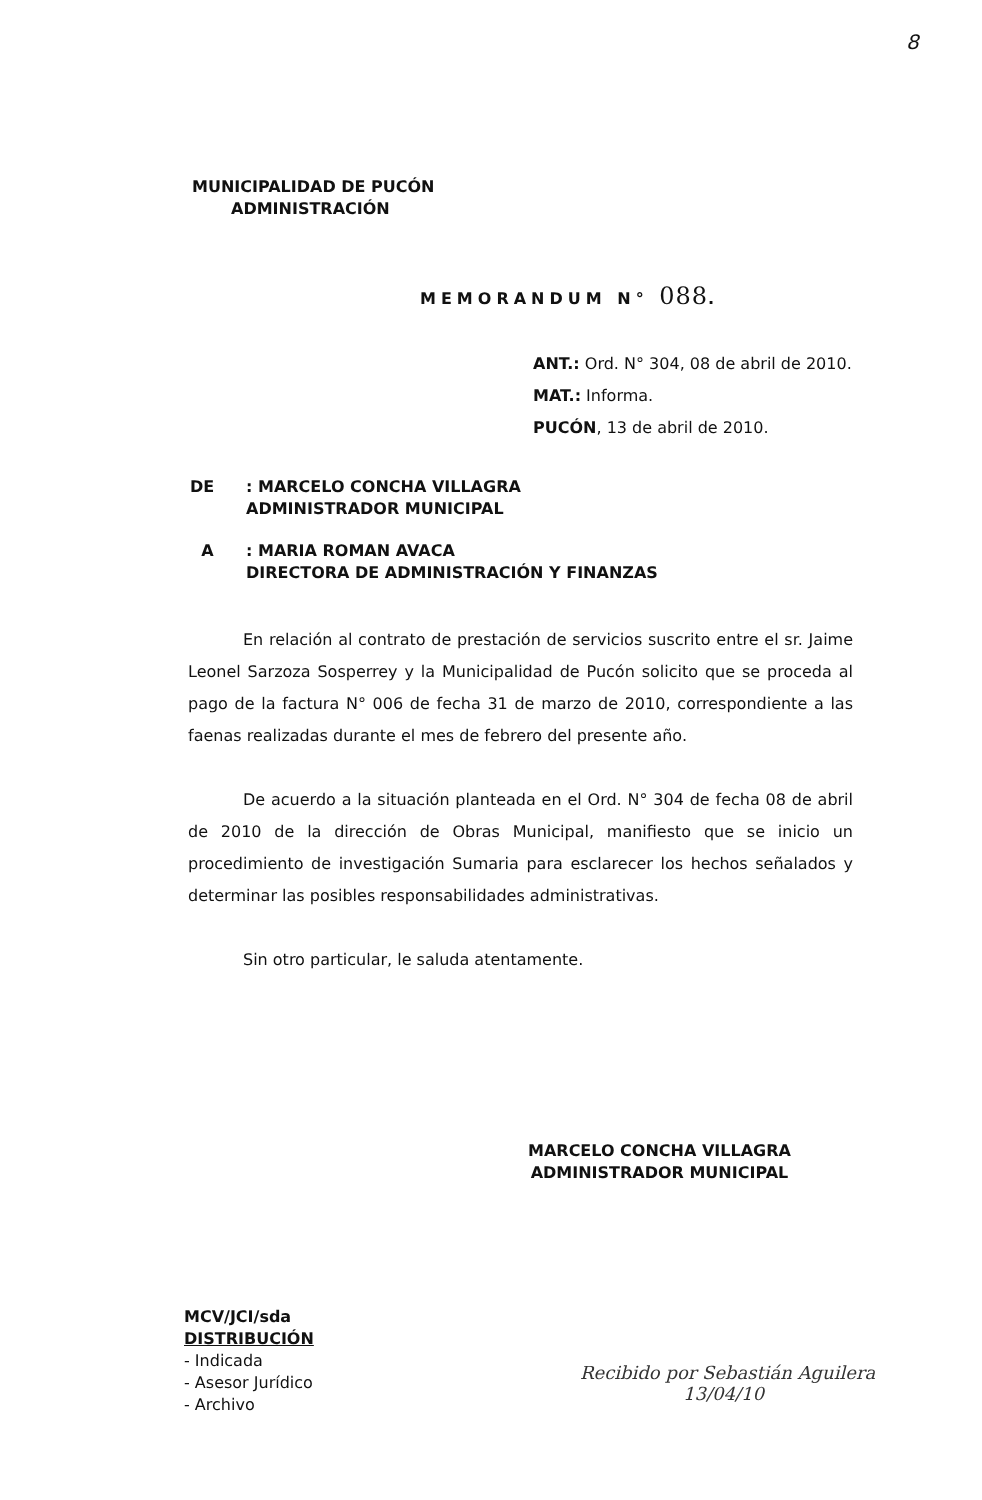8
MUNICIPALIDAD DE PUCÓN
ADMINISTRACIÓN
MEMORANDUM N° 088.
ANT.: Ord. N° 304, 08 de abril de 2010.
MAT.: Informa.
PUCÓN, 13 de abril de 2010.
DE : MARCELO CONCHA VILLAGRA
ADMINISTRADOR MUNICIPAL
A : MARIA ROMAN AVACA
DIRECTORA DE ADMINISTRACIÓN Y FINANZAS
En relación al contrato de prestación de servicios suscrito entre el sr. Jaime Leonel Sarzoza Sosperrey y la Municipalidad de Pucón solicito que se proceda al pago de la factura N° 006 de fecha 31 de marzo de 2010, correspondiente a las faenas realizadas durante el mes de febrero del presente año.
De acuerdo a la situación planteada en el Ord. N° 304 de fecha 08 de abril de 2010 de la dirección de Obras Municipal, manifiesto que se inicio un procedimiento de investigación Sumaria para esclarecer los hechos señalados y determinar las posibles responsabilidades administrativas.
Sin otro particular, le saluda atentamente.
MARCELO CONCHA VILLAGRA
ADMINISTRADOR MUNICIPAL
MCV/JCI/sda
DISTRIBUCIÓN
- Indicada
- Asesor Jurídico
- Archivo
Recibido por Sebastián Aguilera
13/04/10